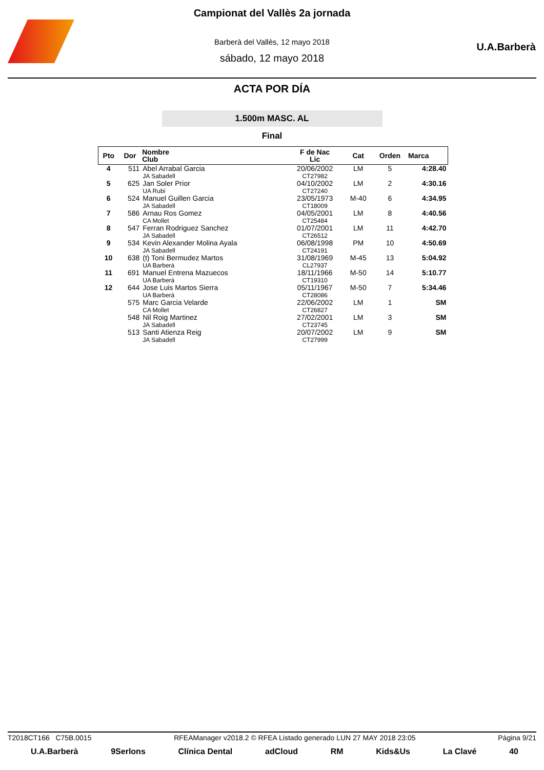U.A.Barberà
Campionat del Vallès 2a jornada
Barberà del Vallès, 12 mayo 2018
sábado, 12 mayo 2018
ACTA POR DÍA
1.500m MASC. AL
Final
| Pto | Dor | Nombre Club | F de Nac Lic | Cat | Orden | Marca |
| --- | --- | --- | --- | --- | --- | --- |
| 4 | 511 | Abel Arrabal Garcia JA Sabadell | 20/06/2002 CT27982 | LM | 5 | 4:28.40 |
| 5 | 625 | Jan Soler Prior UA Rubí | 04/10/2002 CT27240 | LM | 2 | 4:30.16 |
| 6 | 524 | Manuel Guillen Garcia JA Sabadell | 23/05/1973 CT18009 | M-40 | 6 | 4:34.95 |
| 7 | 586 | Arnau Ros Gomez CA Mollet | 04/05/2001 CT25484 | LM | 8 | 4:40.56 |
| 8 | 547 | Ferran Rodriguez Sanchez JA Sabadell | 01/07/2001 CT26512 | LM | 11 | 4:42.70 |
| 9 | 534 | Kevin Alexander Molina Ayala JA Sabadell | 06/08/1998 CT24191 | PM | 10 | 4:50.69 |
| 10 | 638 | (t) Toni Bermudez Martos UA Barberà | 31/08/1969 CL27937 | M-45 | 13 | 5:04.92 |
| 11 | 691 | Manuel Entrena Mazuecos UA Barberà | 18/11/1966 CT19310 | M-50 | 14 | 5:10.77 |
| 12 | 644 | Jose Luis Martos Sierra UA Barberà | 05/11/1967 CT28086 | M-50 | 7 | 5:34.46 |
| | 575 | Marc Garcia Velarde CA Mollet | 22/06/2002 CT26827 | LM | 1 | SM |
| | 548 | Nil Roig Martinez JA Sabadell | 27/02/2001 CT23745 | LM | 3 | SM |
| | 513 | Santi Atienza Reig JA Sabadell | 20/07/2002 CT27999 | LM | 9 | SM |
T2018CT166 C75B.0015 RFEAManager v2018.2 © RFEA Listado generado LUN 27 MAY 2018 23:05 Página 9/21
U.A.Barberà 9Serlons Clínica Dental adCloud RM Kids&Us La Clavé 40